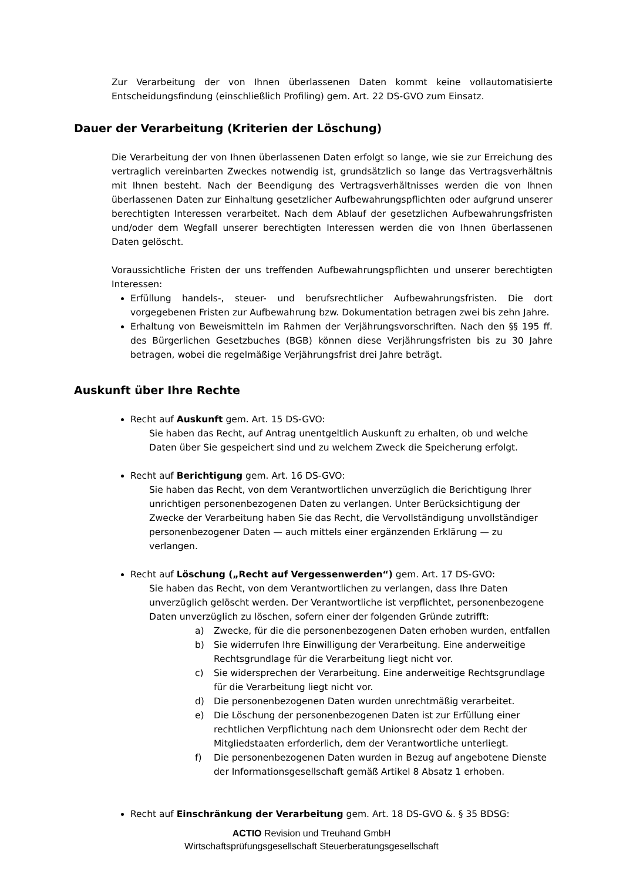Zur Verarbeitung der von Ihnen überlassenen Daten kommt keine vollautomatisierte Entscheidungsfindung (einschließlich Profiling) gem. Art. 22 DS-GVO zum Einsatz.
Dauer der Verarbeitung (Kriterien der Löschung)
Die Verarbeitung der von Ihnen überlassenen Daten erfolgt so lange, wie sie zur Erreichung des vertraglich vereinbarten Zweckes notwendig ist, grundsätzlich so lange das Vertragsverhältnis mit Ihnen besteht. Nach der Beendigung des Vertragsverhältnisses werden die von Ihnen überlassenen Daten zur Einhaltung gesetzlicher Aufbewahrungspflichten oder aufgrund unserer berechtigten Interessen verarbeitet. Nach dem Ablauf der gesetzlichen Aufbewahrungsfristen und/oder dem Wegfall unserer berechtigten Interessen werden die von Ihnen überlassenen Daten gelöscht.
Voraussichtliche Fristen der uns treffenden Aufbewahrungspflichten und unserer berechtigten Interessen:
Erfüllung handels-, steuer- und berufsrechtlicher Aufbewahrungsfristen. Die dort vorgegebenen Fristen zur Aufbewahrung bzw. Dokumentation betragen zwei bis zehn Jahre.
Erhaltung von Beweismitteln im Rahmen der Verjährungsvorschriften. Nach den §§ 195 ff. des Bürgerlichen Gesetzbuches (BGB) können diese Verjährungsfristen bis zu 30 Jahre betragen, wobei die regelmäßige Verjährungsfrist drei Jahre beträgt.
Auskunft über Ihre Rechte
Recht auf Auskunft gem. Art. 15 DS-GVO:
Sie haben das Recht, auf Antrag unentgeltlich Auskunft zu erhalten, ob und welche Daten über Sie gespeichert sind und zu welchem Zweck die Speicherung erfolgt.
Recht auf Berichtigung gem. Art. 16 DS-GVO:
Sie haben das Recht, von dem Verantwortlichen unverzüglich die Berichtigung Ihrer unrichtigen personenbezogenen Daten zu verlangen. Unter Berücksichtigung der Zwecke der Verarbeitung haben Sie das Recht, die Vervollständigung unvollständiger personenbezogener Daten — auch mittels einer ergänzenden Erklärung — zu verlangen.
Recht auf Löschung („Recht auf Vergessenwerden“) gem. Art. 17 DS-GVO:
Sie haben das Recht, von dem Verantwortlichen zu verlangen, dass Ihre Daten unverzüglich gelöscht werden. Der Verantwortliche ist verpflichtet, personenbezogene Daten unverzüglich zu löschen, sofern einer der folgenden Gründe zutrifft:
a) Zwecke, für die die personenbezogenen Daten erhoben wurden, entfallen
b) Sie widerrufen Ihre Einwilligung der Verarbeitung. Eine anderweitige Rechtsgrundlage für die Verarbeitung liegt nicht vor.
c) Sie widersprechen der Verarbeitung. Eine anderweitige Rechtsgrundlage für die Verarbeitung liegt nicht vor.
d) Die personenbezogenen Daten wurden unrechtmäßig verarbeitet.
e) Die Löschung der personenbezogenen Daten ist zur Erfüllung einer rechtlichen Verpflichtung nach dem Unionsrecht oder dem Recht der Mitgliedstaaten erforderlich, dem der Verantwortliche unterliegt.
f) Die personenbezogenen Daten wurden in Bezug auf angebotene Dienste der Informationsgesellschaft gemäß Artikel 8 Absatz 1 erhoben.
Recht auf Einschränkung der Verarbeitung gem. Art. 18 DS-GVO &. § 35 BDSG:
ACTIO Revision und Treuhand GmbH
Wirtschaftsprüfungsgesellschaft Steuerberatungsgesellschaft